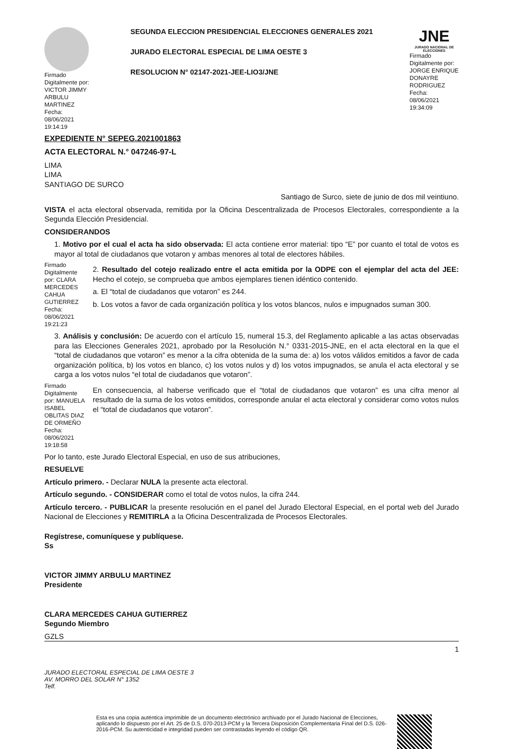Firmado Digitalmente por: VICTOR JIMMY ARBULU MARTINEZ Fecha: 08/06/2021 19:14:19
SEGUNDA ELECCION PRESIDENCIAL ELECCIONES GENERALES 2021
JURADO ELECTORAL ESPECIAL DE LIMA OESTE 3
RESOLUCION N° 02147-2021-JEE-LIO3/JNE
JNE
JURADO NACIONAL DE ELECCIONES
Firmado Digitalmente por: JORGE ENRIQUE DONAYRE RODRIGUEZ Fecha: 08/06/2021 19:34:09
EXPEDIENTE N° SEPEG.2021001863
ACTA ELECTORAL N.° 047246-97-L
LIMA
LIMA
SANTIAGO DE SURCO
Santiago de Surco, siete de junio de dos mil veintiuno.
VISTA el acta electoral observada, remitida por la Oficina Descentralizada de Procesos Electorales, correspondiente a la Segunda Elección Presidencial.
CONSIDERANDOS
1. Motivo por el cual el acta ha sido observada: El acta contiene error material: tipo “E” por cuanto el total de votos es mayor al total de ciudadanos que votaron y ambas menores al total de electores hábiles.
Firmado Digitalmente por: CLARA MERCEDES CAHUA GUTIERREZ Fecha: 08/06/2021 19:21:23
2. Resultado del cotejo realizado entre el acta emitida por la ODPE con el ejemplar del acta del JEE: Hecho el cotejo, se comprueba que ambos ejemplares tienen idéntico contenido.
a. El “total de ciudadanos que votaron” es 244.
b. Los votos a favor de cada organización política y los votos blancos, nulos e impugnados suman 300.
3. Análisis y conclusión: De acuerdo con el artículo 15, numeral 15.3, del Reglamento aplicable a las actas observadas para las Elecciones Generales 2021, aprobado por la Resolución N.° 0331-2015-JNE, en el acta electoral en la que el “total de ciudadanos que votaron” es menor a la cifra obtenida de la suma de: a) los votos válidos emitidos a favor de cada organización política, b) los votos en blanco, c) los votos nulos y d) los votos impugnados, se anula el acta electoral y se carga a los votos nulos “el total de ciudadanos que votaron”.
Firmado Digitalmente por: MANUELA ISABEL OBLITAS DIAZ DE ORMEÑO Fecha: 08/06/2021 19:18:58
En consecuencia, al haberse verificado que el “total de ciudadanos que votaron” es una cifra menor al resultado de la suma de los votos emitidos, corresponde anular el acta electoral y considerar como votos nulos el “total de ciudadanos que votaron”.
Por lo tanto, este Jurado Electoral Especial, en uso de sus atribuciones,
RESUELVE
Artículo primero. - Declarar NULA la presente acta electoral.
Artículo segundo. - CONSIDERAR como el total de votos nulos, la cifra 244.
Artículo tercero. - PUBLICAR la presente resolución en el panel del Jurado Electoral Especial, en el portal web del Jurado Nacional de Elecciones y REMITIRLA a la Oficina Descentralizada de Procesos Electorales.
Regístrese, comuníquese y publíquese.
Ss
VICTOR JIMMY ARBULU MARTINEZ
Presidente
CLARA MERCEDES CAHUA GUTIERREZ
Segundo Miembro
GZLS
1
JURADO ELECTORAL ESPECIAL DE LIMA OESTE 3
AV. MORRO DEL SOLAR N° 1352
Telf.
Esta es una copia auténtica imprimible de un documento electrónico archivado por el Jurado Nacional de Elecciones, aplicando lo dispuesto por el Art. 25 de D.S. 070-2013-PCM y la Tercera Disposición Complementaria Final del D.S. 026-2016-PCM. Su autenticidad e integridad pueden ser contrastadas leyendo el código QR.